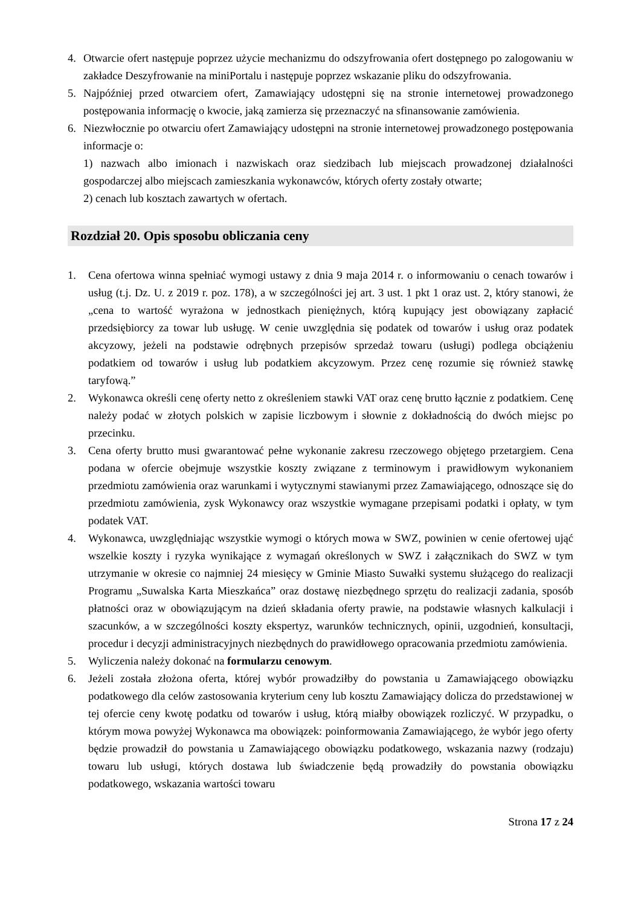4. Otwarcie ofert następuje poprzez użycie mechanizmu do odszyfrowania ofert dostępnego po zalogowaniu w zakładce Deszyfrowanie na miniPortalu i następuje poprzez wskazanie pliku do odszyfrowania.
5. Najpóźniej przed otwarciem ofert, Zamawiający udostępni się na stronie internetowej prowadzonego postępowania informację o kwocie, jaką zamierza się przeznaczyć na sfinansowanie zamówienia.
6. Niezwłocznie po otwarciu ofert Zamawiający udostępni na stronie internetowej prowadzonego postępowania informacje o:
1) nazwach albo imionach i nazwiskach oraz siedzibach lub miejscach prowadzonej działalności gospodarczej albo miejscach zamieszkania wykonawców, których oferty zostały otwarte;
2) cenach lub kosztach zawartych w ofertach.
Rozdział 20. Opis sposobu obliczania ceny
1. Cena ofertowa winna spełniać wymogi ustawy z dnia 9 maja 2014 r. o informowaniu o cenach towarów i usług (t.j. Dz. U. z 2019 r. poz. 178), a w szczególności jej art. 3 ust. 1 pkt 1 oraz ust. 2, który stanowi, że „cena to wartość wyrażona w jednostkach pieniężnych, którą kupujący jest obowiązany zapłacić przedsiębiorcy za towar lub usługę. W cenie uwzględnia się podatek od towarów i usług oraz podatek akcyzowy, jeżeli na podstawie odrębnych przepisów sprzedaż towaru (usługi) podlega obciążeniu podatkiem od towarów i usług lub podatkiem akcyzowym. Przez cenę rozumie się również stawkę taryfową.”
2. Wykonawca określi cenę oferty netto z określeniem stawki VAT oraz cenę brutto łącznie z podatkiem. Cenę należy podać w złotych polskich w zapisie liczbowym i słownie z dokładnością do dwóch miejsc po przecinku.
3. Cena oferty brutto musi gwarantować pełne wykonanie zakresu rzeczowego objętego przetargiem. Cena podana w ofercie obejmuje wszystkie koszty związane z terminowym i prawidłowym wykonaniem przedmiotu zamówienia oraz warunkami i wytycznymi stawianymi przez Zamawiającego, odnoszące się do przedmiotu zamówienia, zysk Wykonawcy oraz wszystkie wymagane przepisami podatki i opłaty, w tym podatek VAT.
4. Wykonawca, uwzględniając wszystkie wymogi o których mowa w SWZ, powinien w cenie ofertowej ująć wszelkie koszty i ryzyka wynikające z wymagań określonych w SWZ i załącznikach do SWZ w tym utrzymanie w okresie co najmniej 24 miesięcy w Gminie Miasto Suwałki systemu służącego do realizacji Programu „Suwalska Karta Mieszkańca” oraz dostawę niezbędnego sprzętu do realizacji zadania, sposób płatności oraz w obowiązującym na dzień składania oferty prawie, na podstawie własnych kalkulacji i szacunków, a w szczególności koszty ekspertyz, warunków technicznych, opinii, uzgodnień, konsultacji, procedur i decyzji administracyjnych niezbędnych do prawidłowego opracowania przedmiotu zamówienia.
5. Wyliczenia należy dokonać na formularzu cenowym.
6. Jeżeli została złożona oferta, której wybór prowadziłby do powstania u Zamawiającego obowiązku podatkowego dla celów zastosowania kryterium ceny lub kosztu Zamawiający dolicza do przedstawionej w tej ofercie ceny kwotę podatku od towarów i usług, którą miałby obowiązek rozliczyć. W przypadku, o którym mowa powyżej Wykonawca ma obowiązek: poinformowania Zamawiającego, że wybór jego oferty będzie prowadził do powstania u Zamawiającego obowiązku podatkowego, wskazania nazwy (rodzaju) towaru lub usługi, których dostawa lub świadczenie będą prowadziły do powstania obowiązku podatkowego, wskazania wartości towaru
Strona 17 z 24